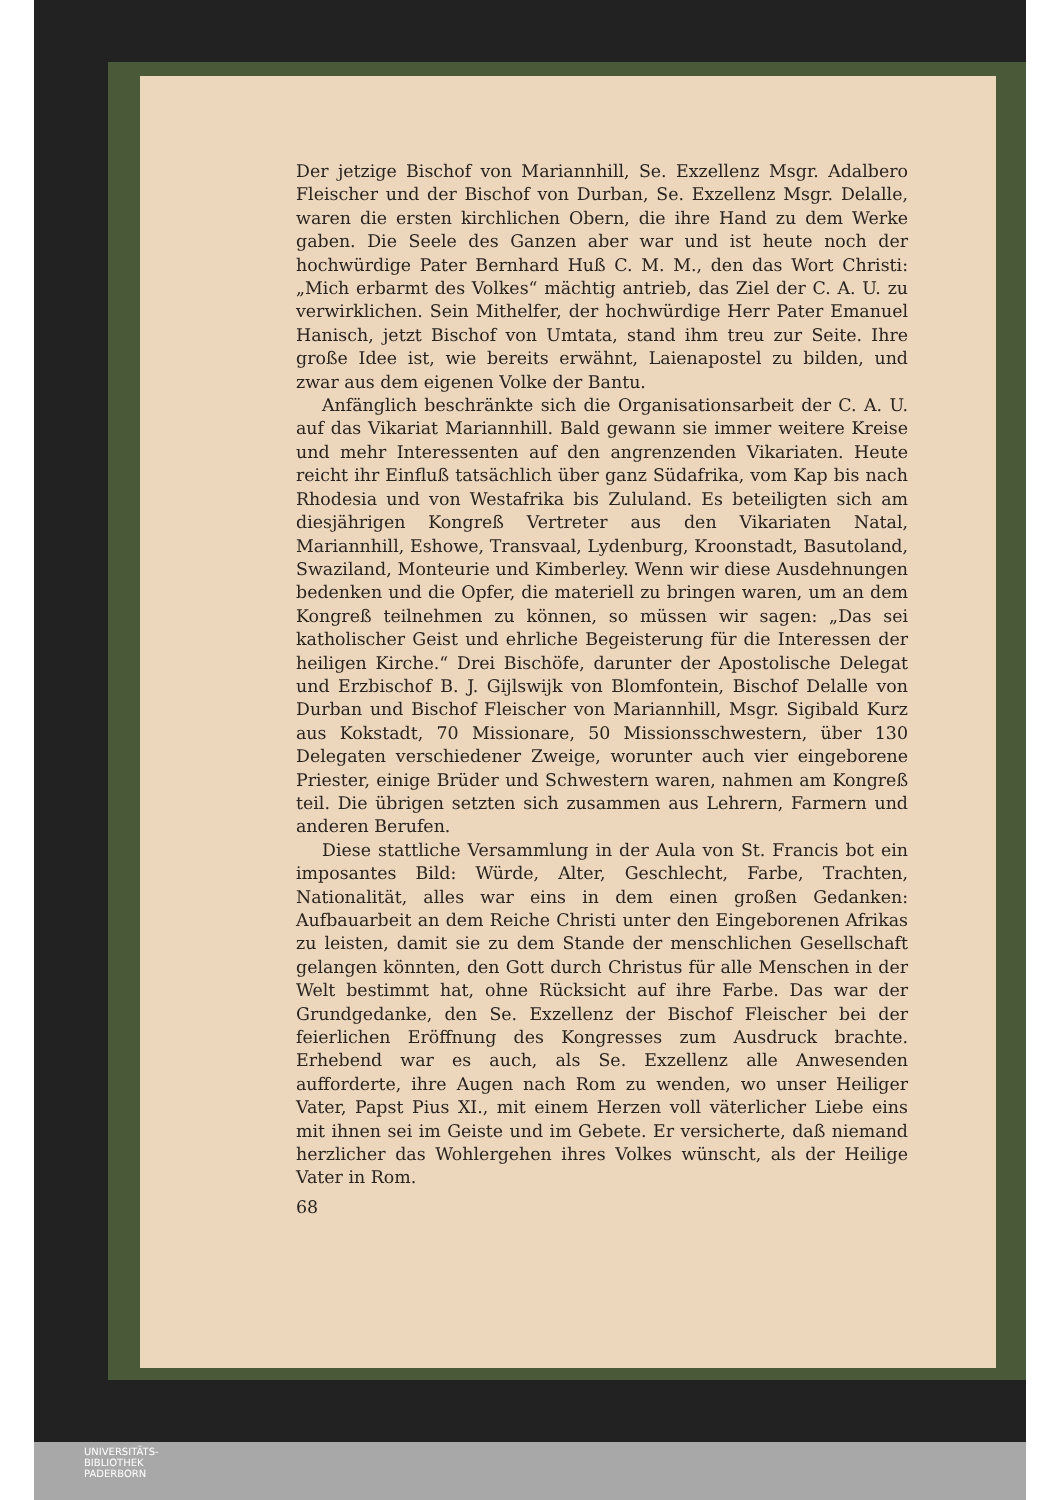Der jetzige Bischof von Mariannhill, Se. Exzellenz Msgr. Adalbero Fleischer und der Bischof von Durban, Se. Exzellenz Msgr. Delalle, waren die ersten kirchlichen Obern, die ihre Hand zu dem Werke gaben. Die Seele des Ganzen aber war und ist heute noch der hochwürdige Pater Bernhard Huß C. M. M., den das Wort Christi: „Mich erbarmt des Volkes“ mächtig antrieb, das Ziel der C. A. U. zu verwirklichen. Sein Mithelfer, der hochwürdige Herr Pater Emanuel Hanisch, jetzt Bischof von Umtata, stand ihm treu zur Seite. Ihre große Idee ist, wie bereits erwähnt, Laienapostel zu bilden, und zwar aus dem eigenen Volke der Bantu.
Anfänglich beschränkte sich die Organisationsarbeit der C. A. U. auf das Vikariat Mariannhill. Bald gewann sie immer weitere Kreise und mehr Interessenten auf den angrenzenden Vikariaten. Heute reicht ihr Einfluß tatsächlich über ganz Südafrika, vom Kap bis nach Rhodesia und von Westafrika bis Zululand. Es beteiligten sich am diesjährigen Kongreß Vertreter aus den Vikariaten Natal, Mariannhill, Eshowe, Transvaal, Lydenburg, Kroonstadt, Basutoland, Swaziland, Monteurie und Kimberley. Wenn wir diese Ausdehnungen bedenken und die Opfer, die materiell zu bringen waren, um an dem Kongreß teilnehmen zu können, so müssen wir sagen: „Das sei katholischer Geist und ehrliche Begeisterung für die Interessen der heiligen Kirche.“ Drei Bischöfe, darunter der Apostolische Delegat und Erzbischof B. J. Gijlswijk von Blomfontein, Bischof Delalle von Durban und Bischof Fleischer von Mariannhill, Msgr. Sigibald Kurz aus Kokstadt, 70 Missionare, 50 Missionsschwestern, über 130 Delegaten verschiedener Zweige, worunter auch vier eingeborene Priester, einige Brüder und Schwestern waren, nahmen am Kongreß teil. Die übrigen setzten sich zusammen aus Lehrern, Farmern und anderen Berufen.
Diese stattliche Versammlung in der Aula von St. Francis bot ein imposantes Bild: Würde, Alter, Geschlecht, Farbe, Trachten, Nationalität, alles war eins in dem einen großen Gedanken: Aufbauarbeit an dem Reiche Christi unter den Eingeborenen Afrikas zu leisten, damit sie zu dem Stande der menschlichen Gesellschaft gelangen könnten, den Gott durch Christus für alle Menschen in der Welt bestimmt hat, ohne Rücksicht auf ihre Farbe. Das war der Grundgedanke, den Se. Exzellenz der Bischof Fleischer bei der feierlichen Eröffnung des Kongresses zum Ausdruck brachte. Erhebend war es auch, als Se. Exzellenz alle Anwesenden aufforderte, ihre Augen nach Rom zu wenden, wo unser Heiliger Vater, Papst Pius XI., mit einem Herzen voll väterlicher Liebe eins mit ihnen sei im Geiste und im Gebete. Er versicherte, daß niemand herzlicher das Wohlergehen ihres Volkes wünscht, als der Heilige Vater in Rom.
68
UNIVERSITÄTS-
BIBLIOTHEK
PADERBORN